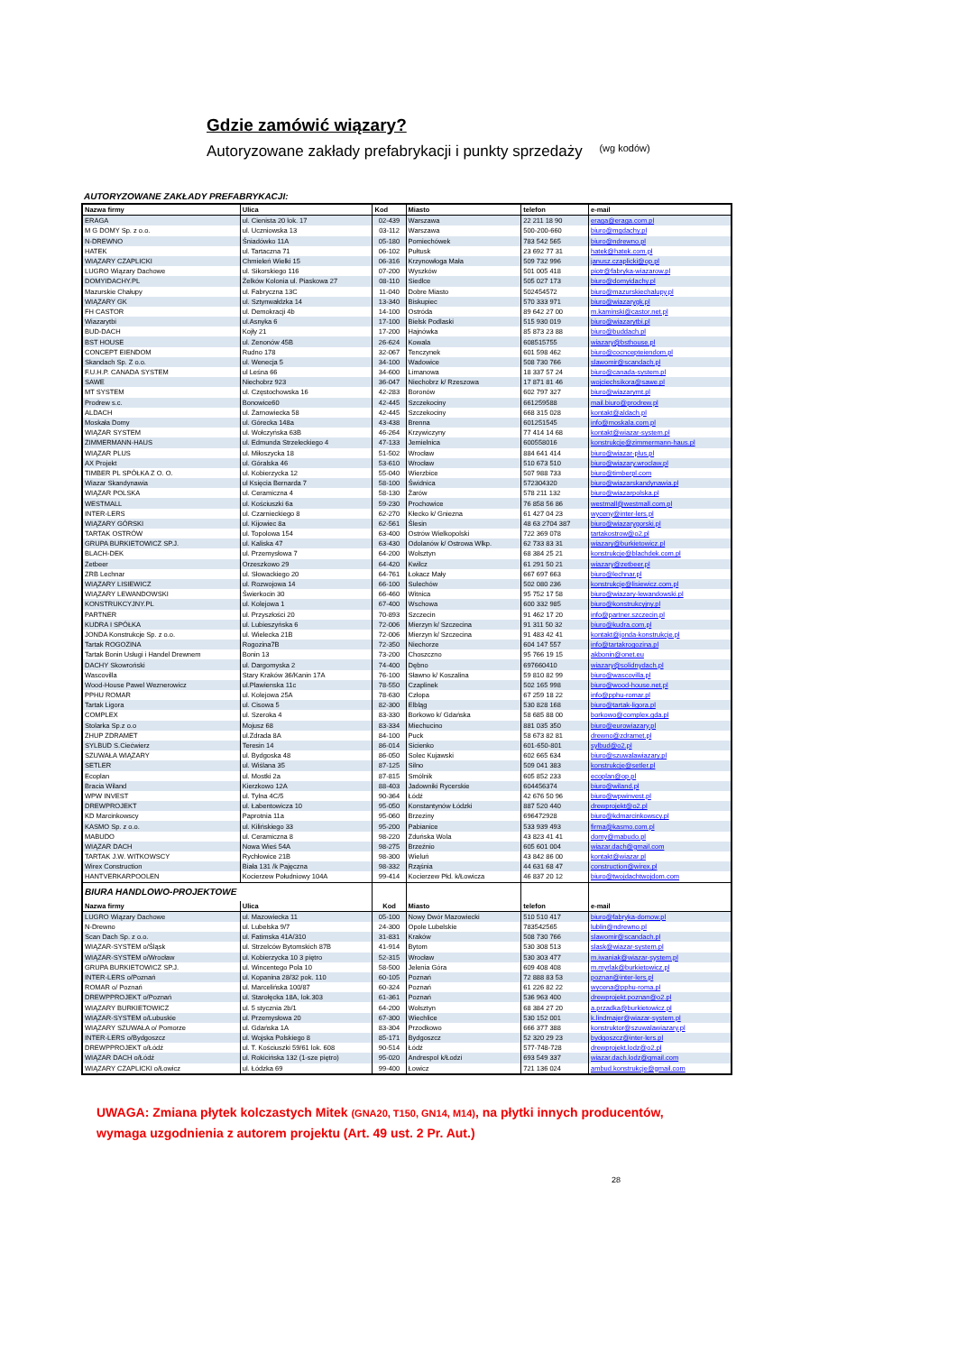Gdzie zamówić wiązary?
Autoryzowane zakłady prefabrykacji i punkty sprzedaży (wg kodów)
AUTORYZOWANE ZAKŁADY PREFABRYKACJI:
| Nazwa firmy | Ulica | Kod | Miasto | telefon | e-mail |
| --- | --- | --- | --- | --- | --- |
| ERAGA | ul. Cienista 20 lok. 17 | 02-439 | Warszawa | 22 211 18 90 | eraga@eraga.com.pl |
| M G DOMY Sp. z o.o. | ul. Uczniowska 13 | 03-112 | Warszawa | 500-200-660 | biuro@mgdachy.pl |
| N-DREWNO | Śniadówko 11A | 05-180 | Pomiechówek | 783 542 565 | biuro@ndrewno.pl |
| HATEK | ul. Tartaczna 71 | 06-102 | Pułtusk | 23 692 77 31 | hatek@hatek.com.pl |
| WIĄZARY CZAPLICKI | Chmieleń Wielki 15 | 06-316 | Krzynowłoga Mała | 509 732 996 | janusz.czaplicki@op.pl |
| LUGRO Wiązary Dachowe | ul. Sikorskiego 116 | 07-200 | Wyszków | 501 005 418 | piotr@fabryka-wiazarow.pl |
| DOMYIDACHY.PL | Żelków Kolonia ul. Piaskowa 27 | 08-110 | Siedlce | 505 027 173 | biuro@domyidachy.pl |
| Mazurskie Chałupy | ul. Fabryczna 13C | 11-040 | Dobre Miasto | 502454572 | biuro@mazurskiechalupy.pl |
| WIĄZARY GK | ul. Sztynwałdzka 14 | 13-340 | Biskupiec | 570 333 971 | biuro@wiazarygk.pl |
| FH CASTOR | ul. Demokracji 4b | 14-100 | Ostróda | 89 642 27 00 | m.kaminski@castor.net.pl |
| Wiazarytbi | ul.Asnyka 6 | 17-100 | Bielsk Podlaski | 515 930 019 | biuro@wiazarytbi.pl |
| BUD-DACH | Kojły 21 | 17-200 | Hajnówka | 85 873 23 88 | biuro@buddach.pl |
| BST HOUSE | ul. Zenonów 45B | 26-624 | Kowala | 608515755 | wiazary@bsthouse.pl |
| CONCEPT EIENDOM | Rudno 178 | 32-067 | Tenczynek | 601 598 462 | biuro@cocncepteiendom.pl |
| Skandach Sp. Z o.o. | ul. Wenecja 5 | 34-100 | Wadowice | 508 730 766 | slawomir@scandach.pl |
| F.U.H.P. CANADA SYSTEM | ul Leśna 66 | 34-600 | Limanowa | 18 337 57 24 | biuro@canada-system.pl |
| SAWE | Niechobrz 923 | 36-047 | Niechobrz k/ Rzeszowa | 17 871 81 46 | wojciechsikora@sawe.pl |
| MT SYSTEM | ul. Częstochowska 16 | 42-283 | Boronów | 602 797 327 | biuro@wiazarymt.pl |
| Prodrew s.c. | Bonowice60 | 42-445 | Szczekociny | 661259588 | mail.biuro@prodrew.pl |
| ALDACH | ul. Żarnowiecka 58 | 42-445 | Szczekociny | 668 315 028 | kontakt@aldach.pl |
| Moskała Domy | ul. Górecka 148a | 43-438 | Brenna | 601251545 | info@moskala.com.pl |
| WIĄZAR SYSTEM | ul. Wołczyńska 63B | 46-264 | Krzywiczyny | 77 414 14 68 | kontakt@wiazar-system.pl |
| ZIMMERMANN-HAUS | ul. Edmunda Strzeleckiego 4 | 47-133 | Jemielnica | 600558016 | konstrukcje@zimmermann-haus.pl |
| WIĄZAR PLUS | ul. Miłoszycka 18 | 51-502 | Wrocław | 884 641 414 | biuro@wiazar-plus.pl |
| AX Projekt | ul. Góralska 46 | 53-610 | Wrocław | 510 673 510 | biuro@wiazary.wroclaw.pl |
| TIMBER PL SPÓŁKA Z O. O. | ul. Kobierzycka 12 | 55-040 | Wierzbice | 507 988 733 | biuro@timberpl.com |
| Wiazar Skandynawia | ul Księcia Bernarda 7 | 58-100 | Świdnica | 572304320 | biuro@wiazarskandynawia.pl |
| WIĄZAR POLSKA | ul. Ceramiczna 4 | 58-130 | Żarów | 578 211 132 | biuro@wiazarpolska.pl |
| WESTMALL | ul. Kościuszki 6a | 59-230 | Prochowice | 76 858 56 86 | westmall@westmall.com.pl |
| INTER-LERS | ul. Czarnieckiego 8 | 62-270 | Kłecko k/ Gniezna | 61 427 04 23 | wyceny@inter-lers.pl |
| WIĄZARY GÓRSKI | ul. Kijowiec 8a | 62-561 | Ślesin | 48 63 2704 387 | biuro@wiazarygorski.pl |
| TARTAK OSTRÓW | ul. Topolowa 154 | 63-400 | Ostrów Wielkopolski | 722 369 078 | tartakostrow@o2.pl |
| GRUPA BURKIETOWICZ SP.J. | ul. Kaliska 47 | 63-430 | Odolanów k/ Ostrowa Wlkp. | 62 733 83 31 | wiazary@burkietowicz.pl |
| BLACH-DEK | ul. Przemysłowa 7 | 64-200 | Wolsztyn | 68 384 25 21 | konstrukcje@blachdek.com.pl |
| Zetbeer | Orzeszkowo 29 | 64-420 | Kwilcz | 61 291 50 21 | wiazary@zetbeer.pl |
| ZRB Lechnar | ul. Słowackiego 20 | 64-761 | Łokacz Mały | 667 697 663 | biuro@lechnar.pl |
| WIĄZARY LISIEWICZ | ul. Rozwojowa 14 | 66-100 | Sulechów | 502 080 236 | konstrukcje@lisiewicz.com.pl |
| WIĄZARY LEWANDOWSKI | Świerkocin 30 | 66-460 | Witnica | 95 752 17 58 | biuro@wiazary-lewandowski.pl |
| KONSTRUKCYJNY.PL | ul. Kolejowa 1 | 67-400 | Wschowa | 600 332 985 | biuro@konstrukcyjny.pl |
| PARTNER | ul. Przyszłości 20 | 70-893 | Szczecin | 91 462 17 20 | info@partner.szczecin.pl |
| KUDRA I SPÓŁKA | ul. Lubieszyńska 6 | 72-006 | Mierzyn k/ Szczecina | 91 311 50 32 | biuro@kudra.com.pl |
| JONDA Konstrukcje Sp. z o.o. | ul. Wielecka 21B | 72-006 | Mierzyn k/ Szczecina | 91 483 42 41 | kontakt@jonda-konstrukcje.pl |
| Tartak ROGOZINA | Rogozina7B | 72-350 | Niechorze | 604 147 557 | info@tartakrogozina.pl |
| Tartak Bonin Usługi i Handel Drewnem | Bonin 13 | 73-200 | Choszczno | 95 766 19 15 | akbonin@onet.eu |
| DACHY Skowroński | ul. Dargomyska 2 | 74-400 | Dębno | 697660410 | wiazary@solidnydach.pl |
| Wascovilla | Stary Kraków 36/Kanin 17A | 76-100 | Sławno k/ Koszalina | 59 810 82 99 | biuro@wascovilla.pl |
| Wood-House Pawel Weznerowicz | ul.Plawienska 11c | 78-550 | Czaplinek | 502 165 998 | biuro@wood-house.net.pl |
| PPHU ROMAR | ul. Kolejowa 25A | 78-630 | Człopa | 67 259 18 22 | info@pphu-romar.pl |
| Tartak Ligora | ul. Cisowa 5 | 82-300 | Elbląg | 530 828 168 | biuro@tartak-ligora.pl |
| COMPLEX | ul. Szeroka 4 | 83-330 | Borkowo k/ Gdańska | 58 685 88 00 | borkowo@complex.gda.pl |
| Stolarka Sp.z o.o | Mojusz 68 | 83-334 | Miechucino | 881 035 350 | biuro@eurowiazary.pl |
| ZHUP ZDRAMET | ul.Zdrada 8A | 84-100 | Puck | 58 673 82 81 | drewno@zdramet.pl |
| SYLBUD S.Ciećwierz | Teresin 14 | 86-014 | Sicienko | 601-650-801 | sylbud@o2.pl |
| SZUWAŁA WIĄZARY | ul. Bydgoska 48 | 86-050 | Solec Kujawski | 602 665 634 | biuro@szuwalawiazary.pl |
| SETLER | ul. Wiślana 35 | 87-125 | Silno | 509 041 383 | konstrukcje@setler.pl |
| Ecoplan | ul. Mostki 2a | 87-815 | Smólnik | 605 852 233 | ecoplan@op.pl |
| Bracia Wiland | Kierzkowo 12A | 88-403 | Jadowniki Rycerskie | 604456374 | biuro@wiland.pl |
| WPW INVEST | ul. Tylna 4C/5 | 90-364 | Łódź | 42 676 50 96 | biuro@wpwinvest.pl |
| DREWPROJEKT | ul. Łabentowicza 10 | 95-050 | Konstantynów Łódzki | 887 520 440 | drewprojekt@o2.pl |
| KD Marcinkowscy | Paprotnia 11a | 95-060 | Brzeziny | 696472928 | biuro@kdmarcinkowscy.pl |
| KASMO Sp. z o.o. | ul. Kilińskiego 33 | 95-200 | Pabianice | 533 939 493 | firma@kasmo.com.pl |
| MABUDO | ul. Ceramiczna 8 | 98-220 | Zduńska Wola | 43 823 41 41 | domy@mabudo.pl |
| WIĄZAR DACH | Nowa Wieś 54A | 98-275 | Brzeźnio | 605 601 004 | wiazar.dach@gmail.com |
| TARTAK J.W. WITKOWSCY | Rychłowice 21B | 98-300 | Wieluń | 43 842 86 00 | kontakt@wiazar.pl |
| Wirex Construction | Biała 131 /k Pajęczna | 98-332 | Rząśnia | 44 631 68 47 | construction@wirex.pl |
| HANTVERKARPOOLEN | Kocierzew Południowy 104A | 99-414 | Kocierzew Płd. k/Łowicza | 46 837 20 12 | biuro@twojdachtwojdom.com |
| BIURA HANDLOWO-PROJEKTOWE | | | | | |
| Nazwa firmy | Ulica | Kod | Miasto | telefon | e-mail |
| LUGRO Wiązary Dachowe | ul. Mazowiecka 11 | 05-100 | Nowy Dwór Mazowiecki | 510 510 417 | biuro@fabryka-domow.pl |
| N-Drewno | ul. Lubelska 9/7 | 24-300 | Opole Lubelskie | 783542565 | lublin@ndrewno.pl |
| Scan Dach Sp. z o.o. | ul. Fatimska 41A/310 | 31-831 | Kraków | 508 730 766 | slawomir@scandach.pl |
| WIĄZAR-SYSTEM o/Śląsk | ul. Strzelców Bytomskich 87B | 41-914 | Bytom | 530 308 513 | slask@wiazar-system.pl |
| WIĄZAR-SYSTEM o/Wrocław | ul. Kobierzycka 10 3 piętro | 52-315 | Wrocław | 530 303 477 | m.iwaniak@wiazar-system.pl |
| GRUPA BURKIETOWICZ SP.J. | ul. Wincentego Pola 10 | 58-500 | Jelenia Góra | 609 408 408 | m.myrlak@burkietowicz.pl |
| INTER-LERS o/Poznań | ul. Kopanina 28/32 pok. 110 | 60-105 | Poznań | 72 888 83 53 | poznan@inter-lers.pl |
| ROMAR o/ Poznań | ul. Marcelińska 100/87 | 60-324 | Poznań | 61 226 82 22 | wycena@pphu-roma.pl |
| DREWPPROJEKT o/Poznań | ul. Starołęcka 18A, lok.303 | 61-361 | Poznań | 536 963 400 | drewprojekt.poznan@o2.pl |
| WIĄZARY BURKIETOWICZ | ul. 5 stycznia 2b/1 | 64-200 | Wolsztyn | 68 384 27 20 | a.przadka@burkietowicz.pl |
| WIĄZAR-SYSTEM o/Lubuskie | ul. Przemysłowa 20 | 67-300 | Wiechlice | 530 152 001 | k.lindmajer@wiazar-system.pl |
| WIĄZARY SZUWAŁA o/ Pomorze | ul. Gdańska 1A | 83-304 | Przodkowo | 666 377 388 | konstruktor@szuwalawiazary.pl |
| INTER-LERS o/Bydgoszcz | ul. Wojska Polskiego 8 | 85-171 | Bydgoszcz | 52 320 29 23 | bydgoszcz@inter-lers.pl |
| DREWPPROJEKT o/Łódź | ul. T. Kościuszki 59/61 lok. 608 | 90-514 | Łódź | 577-748-728 | drewprojekt.lodz@o2.pl |
| WIĄZAR DACH o/Łódź | ul. Rokicińska 132 (1-sze piętro) | 95-020 | Andrespol k/Łodzi | 693 549 337 | wiazar.dach.lodz@gmail.com |
| WIĄZARY CZAPLICKI o/Łowicz | ul. Łódzka 69 | 99-400 | Łowicz | 721 136 024 | ambud.konstrukcje@gmail.com |
UWAGA: Zmiana płytek kolczastych Mitek (GNA20, T150, GN14, M14), na płytki innych producentów,
wymaga uzgodnienia z autorem projektu (Art. 49 ust. 2 Pr. Aut.)
28